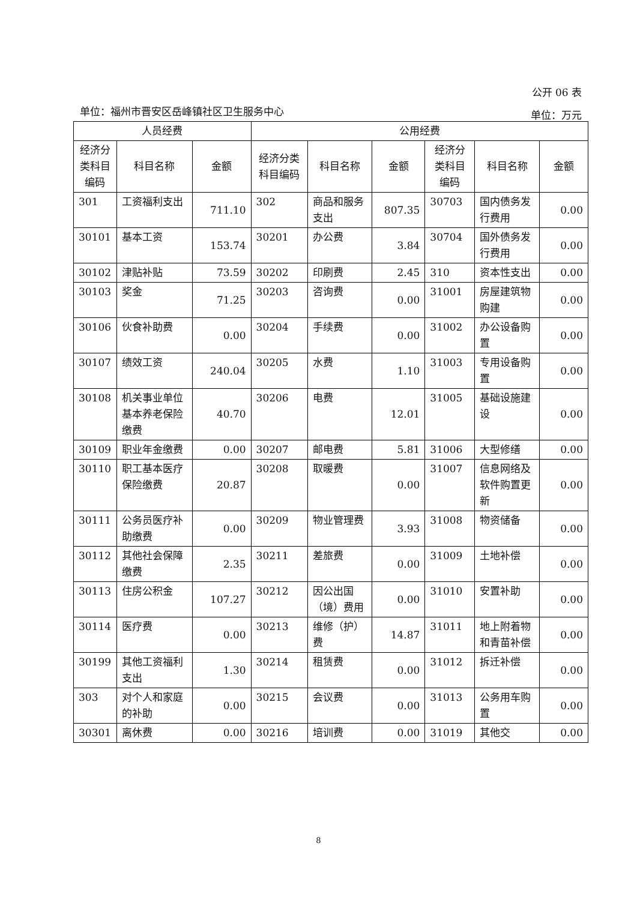公开 06 表
单位：福州市晋安区岳峰镇社区卫生服务中心 单位：万元
| 人员经费 | | | 公用经费 | | | | | |
| --- | --- | --- | --- | --- | --- | --- | --- | --- |
| 经济分类科目编码 | 科目名称 | 金额 | 经济分类科目编码 | 科目名称 | 金额 | 经济分类科目编码 | 科目名称 | 金额 |
| 301 | 工资福利支出 | 711.10 | 302 | 商品和服务支出 | 807.35 | 30703 | 国内债务发行费用 | 0.00 |
| 30101 | 基本工资 | 153.74 | 30201 | 办公费 | 3.84 | 30704 | 国外债务发行费用 | 0.00 |
| 30102 | 津贴补贴 | 73.59 | 30202 | 印刷费 | 2.45 | 310 | 资本性支出 | 0.00 |
| 30103 | 奖金 | 71.25 | 30203 | 咨询费 | 0.00 | 31001 | 房屋建筑物购建 | 0.00 |
| 30106 | 伙食补助费 | 0.00 | 30204 | 手续费 | 0.00 | 31002 | 办公设备购置 | 0.00 |
| 30107 | 绩效工资 | 240.04 | 30205 | 水费 | 1.10 | 31003 | 专用设备购置 | 0.00 |
| 30108 | 机关事业单位基本养老保险缴费 | 40.70 | 30206 | 电费 | 12.01 | 31005 | 基础设施建设 | 0.00 |
| 30109 | 职业年金缴费 | 0.00 | 30207 | 邮电费 | 5.81 | 31006 | 大型修缮 | 0.00 |
| 30110 | 职工基本医疗保险缴费 | 20.87 | 30208 | 取暖费 | 0.00 | 31007 | 信息网络及软件购置更新 | 0.00 |
| 30111 | 公务员医疗补助缴费 | 0.00 | 30209 | 物业管理费 | 3.93 | 31008 | 物资储备 | 0.00 |
| 30112 | 其他社会保障缴费 | 2.35 | 30211 | 差旅费 | 0.00 | 31009 | 土地补偿 | 0.00 |
| 30113 | 住房公积金 | 107.27 | 30212 | 因公出国（境）费用 | 0.00 | 31010 | 安置补助 | 0.00 |
| 30114 | 医疗费 | 0.00 | 30213 | 维修（护）费 | 14.87 | 31011 | 地上附着物和青苗补偿 | 0.00 |
| 30199 | 其他工资福利支出 | 1.30 | 30214 | 租赁费 | 0.00 | 31012 | 拆迁补偿 | 0.00 |
| 303 | 对个人和家庭的补助 | 0.00 | 30215 | 会议费 | 0.00 | 31013 | 公务用车购置 | 0.00 |
| 30301 | 离休费 | 0.00 | 30216 | 培训费 | 0.00 | 31019 | 其他交 | 0.00 |
8